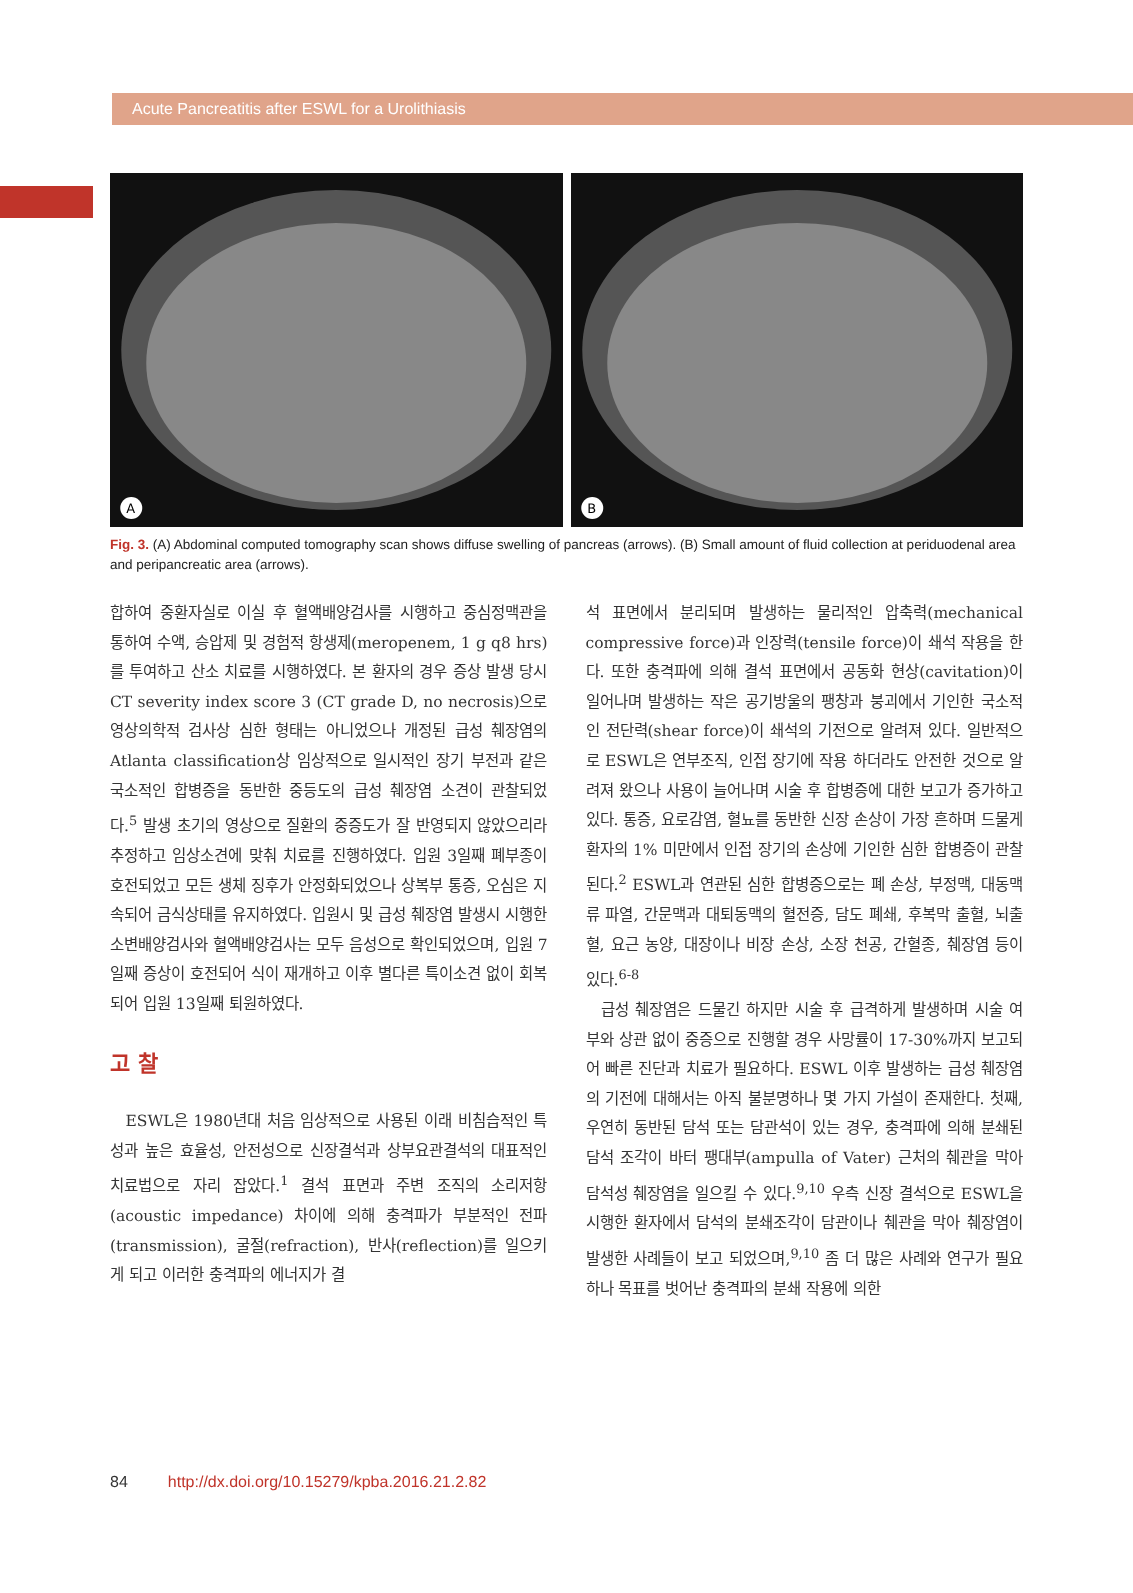Acute Pancreatitis after ESWL for a Urolithiasis
A
B
Fig. 3. (A) Abdominal computed tomography scan shows diffuse swelling of pancreas (arrows). (B) Small amount of fluid collection at periduodenal area and peripancreatic area (arrows).
합하여 중환자실로 이실 후 혈액배양검사를 시행하고 중심정맥관을 통하여 수액, 승압제 및 경험적 항생제(meropenem, 1 g q8 hrs)를 투여하고 산소 치료를 시행하였다. 본 환자의 경우 증상 발생 당시 CT severity index score 3 (CT grade D, no necrosis)으로 영상의학적 검사상 심한 형태는 아니었으나 개정된 급성 췌장염의 Atlanta classification상 임상적으로 일시적인 장기 부전과 같은 국소적인 합병증을 동반한 중등도의 급성 췌장염 소견이 관찰되었다.<sup>5</sup> 발생 초기의 영상으로 질환의 중증도가 잘 반영되지 않았으리라 추정하고 임상소견에 맞춰 치료를 진행하였다. 입원 3일째 폐부종이 호전되었고 모든 생체 징후가 안정화되었으나 상복부 통증, 오심은 지속되어 금식상태를 유지하였다. 입원시 및 급성 췌장염 발생시 시행한 소변배양검사와 혈액배양검사는 모두 음성으로 확인되었으며, 입원 7일째 증상이 호전되어 식이 재개하고 이후 별다른 특이소견 없이 회복되어 입원 13일째 퇴원하였다.
고 찰
ESWL은 1980년대 처음 임상적으로 사용된 이래 비침습적인 특성과 높은 효율성, 안전성으로 신장결석과 상부요관결석의 대표적인 치료법으로 자리 잡았다.<sup>1</sup> 결석 표면과 주변 조직의 소리저항(acoustic impedance) 차이에 의해 충격파가 부분적인 전파(transmission), 굴절(refraction), 반사(reflection)를 일으키게 되고 이러한 충격파의 에너지가 결
석 표면에서 분리되며 발생하는 물리적인 압축력(mechanical compressive force)과 인장력(tensile force)이 쇄석 작용을 한다. 또한 충격파에 의해 결석 표면에서 공동화 현상(cavitation)이 일어나며 발생하는 작은 공기방울의 팽창과 붕괴에서 기인한 국소적인 전단력(shear force)이 쇄석의 기전으로 알려져 있다. 일반적으로 ESWL은 연부조직, 인접 장기에 작용 하더라도 안전한 것으로 알려져 왔으나 사용이 늘어나며 시술 후 합병증에 대한 보고가 증가하고 있다. 통증, 요로감염, 혈뇨를 동반한 신장 손상이 가장 흔하며 드물게 환자의 1% 미만에서 인접 장기의 손상에 기인한 심한 합병증이 관찰된다.<sup>2</sup> ESWL과 연관된 심한 합병증으로는 폐 손상, 부정맥, 대동맥류 파열, 간문맥과 대퇴동맥의 혈전증, 담도 폐쇄, 후복막 출혈, 뇌출혈, 요근 농양, 대장이나 비장 손상, 소장 천공, 간혈종, 췌장염 등이 있다.<sup>6-8</sup>
급성 췌장염은 드물긴 하지만 시술 후 급격하게 발생하며 시술 여부와 상관 없이 중증으로 진행할 경우 사망률이 17-30%까지 보고되어 빠른 진단과 치료가 필요하다. ESWL 이후 발생하는 급성 췌장염의 기전에 대해서는 아직 불분명하나 몇 가지 가설이 존재한다. 첫째, 우연히 동반된 담석 또는 담관석이 있는 경우, 충격파에 의해 분쇄된 담석 조각이 바터 팽대부(ampulla of Vater) 근처의 췌관을 막아 담석성 췌장염을 일으킬 수 있다.<sup>9,10</sup> 우측 신장 결석으로 ESWL을 시행한 환자에서 담석의 분쇄조각이 담관이나 췌관을 막아 췌장염이 발생한 사례들이 보고 되었으며,<sup>9,10</sup> 좀 더 많은 사례와 연구가 필요하나 목표를 벗어난 충격파의 분쇄 작용에 의한
84 http://dx.doi.org/10.15279/kpba.2016.21.2.82